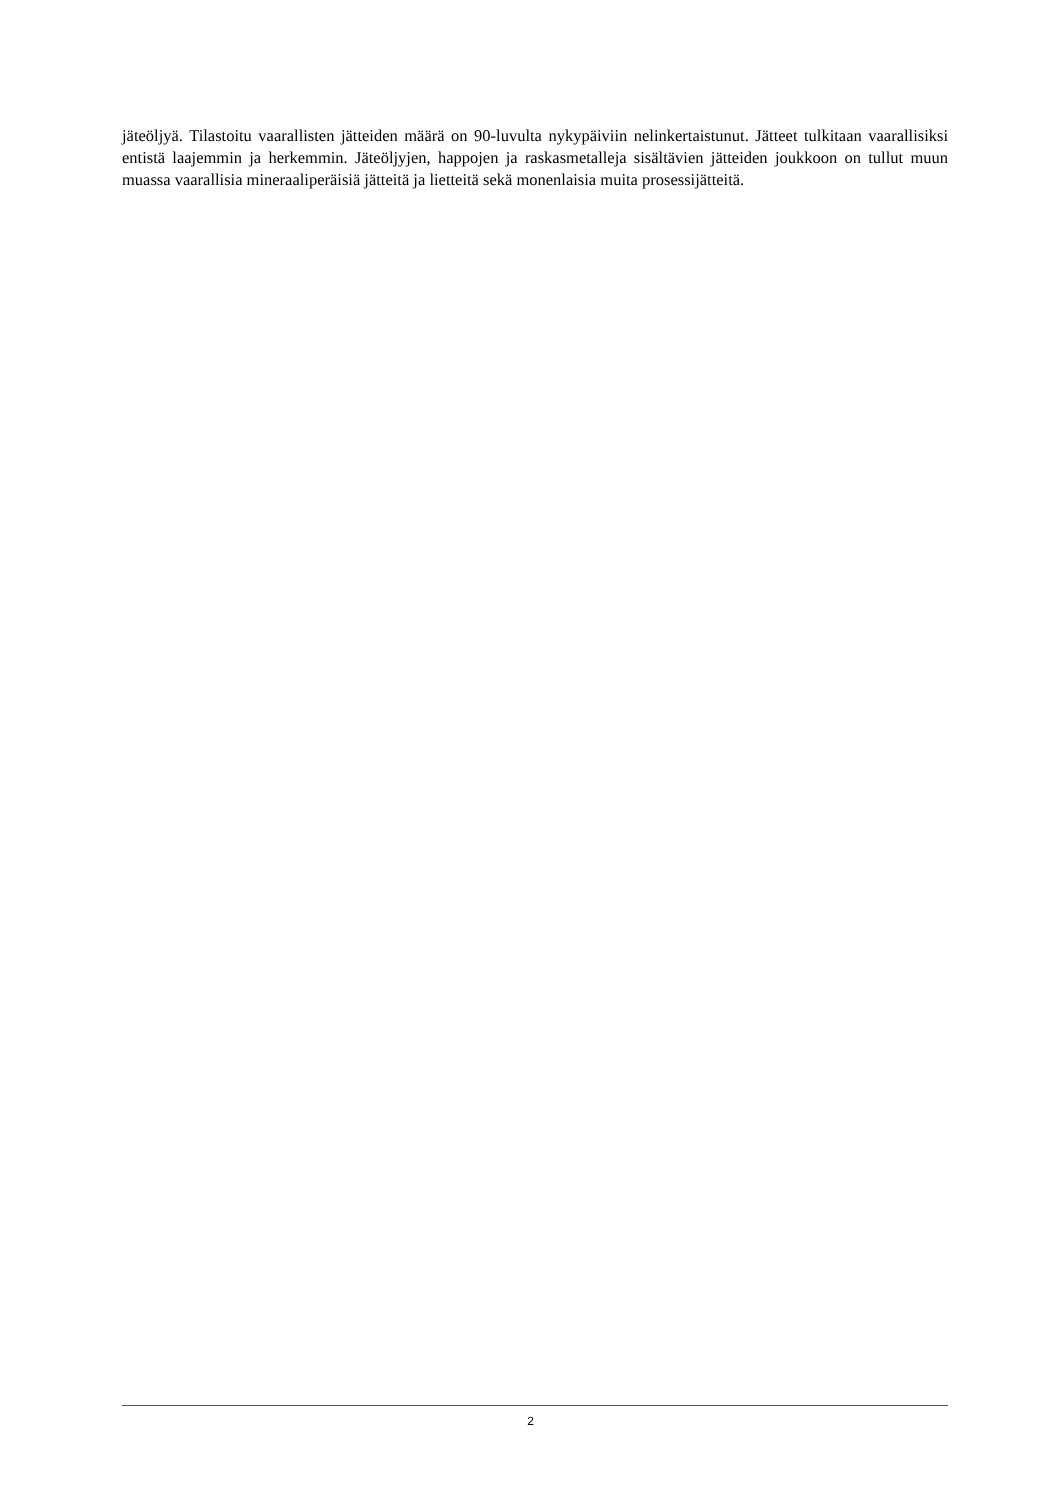jäteöljyä. Tilastoitu vaarallisten jätteiden määrä on 90-luvulta nykypäiviin nelinkertaistunut. Jätteet tulkitaan vaarallisiksi entistä laajemmin ja herkemmin. Jäteöljyjen, happojen ja raskasmetalleja sisältävien jätteiden joukkoon on tullut muun muassa vaarallisia mineraaliperäisiä jätteitä ja lietteitä sekä monenlaisia muita prosessijätteitä.
2